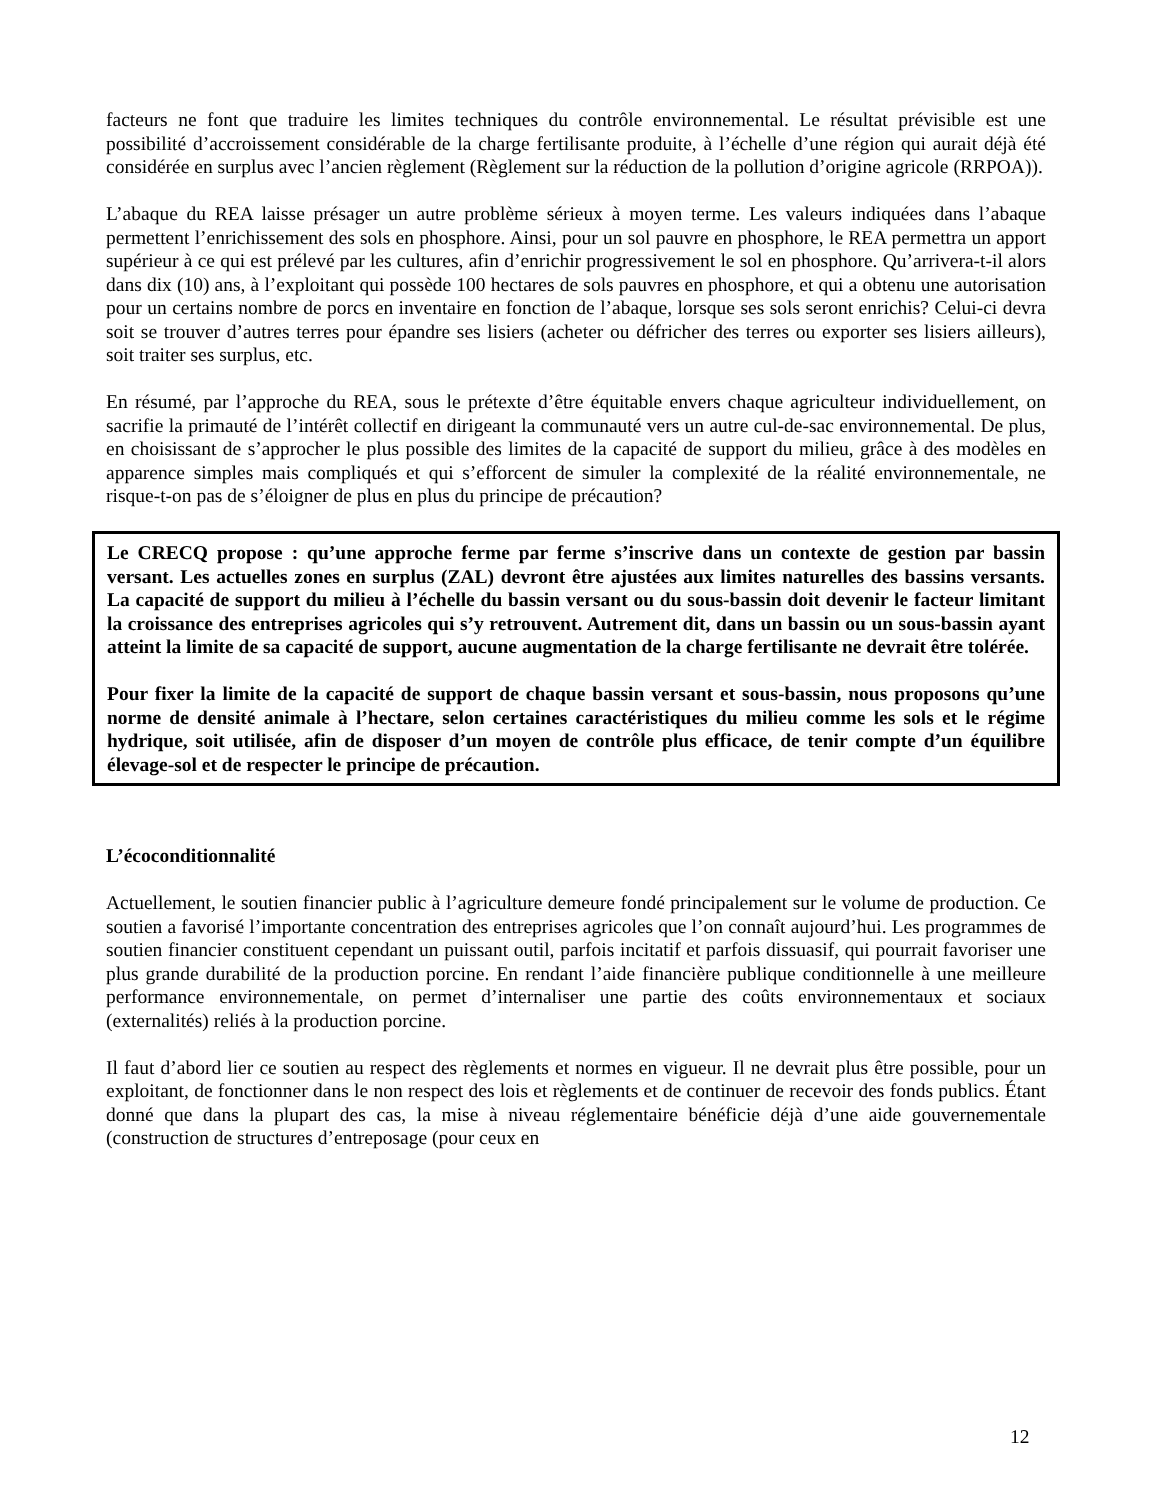facteurs ne font que traduire les limites techniques du contrôle environnemental. Le résultat prévisible est une possibilité d’accroissement considérable de la charge fertilisante produite, à l’échelle d’une région qui aurait déjà été considérée en surplus avec l’ancien règlement (Règlement sur la réduction de la pollution d’origine agricole (RRPOA)).
L’abaque du REA laisse présager un autre problème sérieux à moyen terme. Les valeurs indiquées dans l’abaque permettent l’enrichissement des sols en phosphore. Ainsi, pour un sol pauvre en phosphore, le REA permettra un apport supérieur à ce qui est prélevé par les cultures, afin d’enrichir progressivement le sol en phosphore. Qu’arrivera-t-il alors dans dix (10) ans, à l’exploitant qui possède 100 hectares de sols pauvres en phosphore, et qui a obtenu une autorisation pour un certains nombre de porcs en inventaire en fonction de l’abaque, lorsque ses sols seront enrichis? Celui-ci devra soit se trouver d’autres terres pour épandre ses lisiers (acheter ou défricher des terres ou exporter ses lisiers ailleurs), soit traiter ses surplus, etc.
En résumé, par l’approche du REA, sous le prétexte d’être équitable envers chaque agriculteur individuellement, on sacrifie la primauté de l’intérêt collectif en dirigeant la communauté vers un autre cul-de-sac environnemental. De plus, en choisissant de s’approcher le plus possible des limites de la capacité de support du milieu, grâce à des modèles en apparence simples mais compliqués et qui s’efforcent de simuler la complexité de la réalité environnementale, ne risque-t-on pas de s’éloigner de plus en plus du principe de précaution?
Le CRECQ propose : qu’une approche ferme par ferme s’inscrive dans un contexte de gestion par bassin versant. Les actuelles zones en surplus (ZAL) devront être ajustées aux limites naturelles des bassins versants. La capacité de support du milieu à l’échelle du bassin versant ou du sous-bassin doit devenir le facteur limitant la croissance des entreprises agricoles qui s’y retrouvent. Autrement dit, dans un bassin ou un sous-bassin ayant atteint la limite de sa capacité de support, aucune augmentation de la charge fertilisante ne devrait être tolérée.
Pour fixer la limite de la capacité de support de chaque bassin versant et sous-bassin, nous proposons qu’une norme de densité animale à l’hectare, selon certaines caractéristiques du milieu comme les sols et le régime hydrique, soit utilisée, afin de disposer d’un moyen de contrôle plus efficace, de tenir compte d’un équilibre élevage-sol et de respecter le principe de précaution.
L’écoconditionnalité
Actuellement, le soutien financier public à l’agriculture demeure fondé principalement sur le volume de production. Ce soutien a favorisé l’importante concentration des entreprises agricoles que l’on connaît aujourd’hui. Les programmes de soutien financier constituent cependant un puissant outil, parfois incitatif et parfois dissuasif, qui pourrait favoriser une plus grande durabilité de la production porcine. En rendant l’aide financière publique conditionnelle à une meilleure performance environnementale, on permet d’internaliser une partie des coûts environnementaux et sociaux (externalités) reliés à la production porcine.
Il faut d’abord lier ce soutien au respect des règlements et normes en vigueur. Il ne devrait plus être possible, pour un exploitant, de fonctionner dans le non respect des lois et règlements et de continuer de recevoir des fonds publics. Étant donné que dans la plupart des cas, la mise à niveau réglementaire bénéficie déjà d’une aide gouvernementale (construction de structures d’entreposage (pour ceux en
12